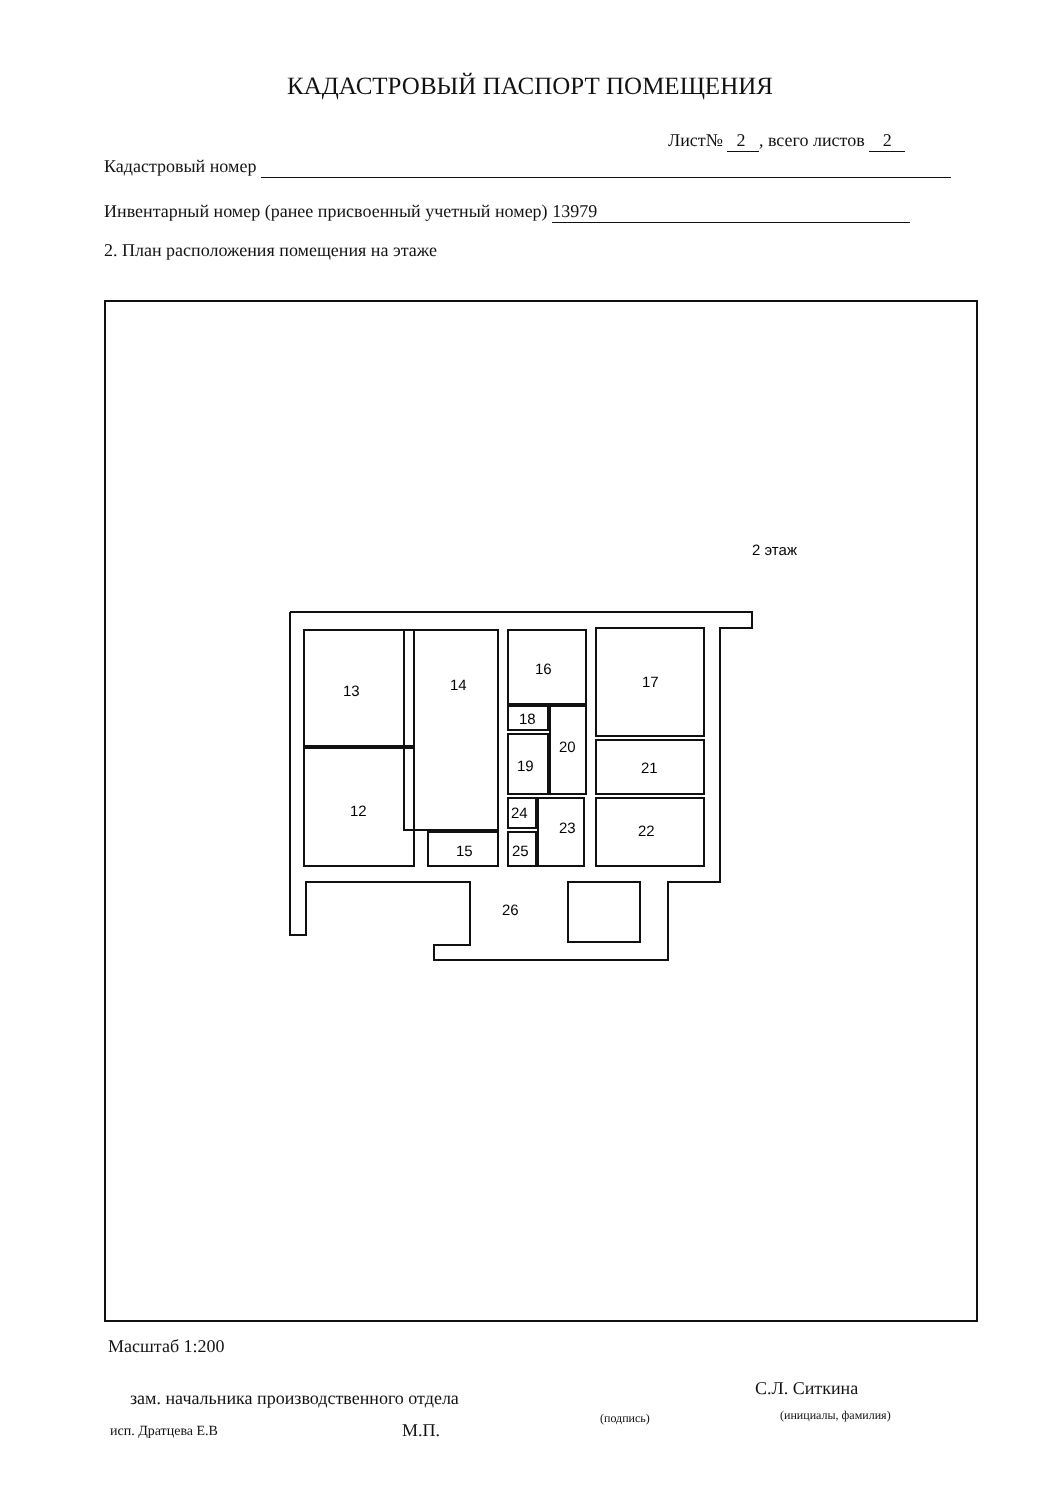КАДАСТРОВЫЙ ПАСПОРТ ПОМЕЩЕНИЯ
Лист№ 2 , всего листов 2
Кадастровый номер
Инвентарный номер (ранее присвоенный учетный номер) 13979
2. План расположения помещения на этаже
2 этаж
13
14
16
17
12
18
20
19
21
24
23
22
15
25
26
Масштаб 1:200
зам. начальника производственного отдела
С.Л. Ситкина
(подпись) (инициалы, фамилия)
исп. Дратцева Е.В М.П.